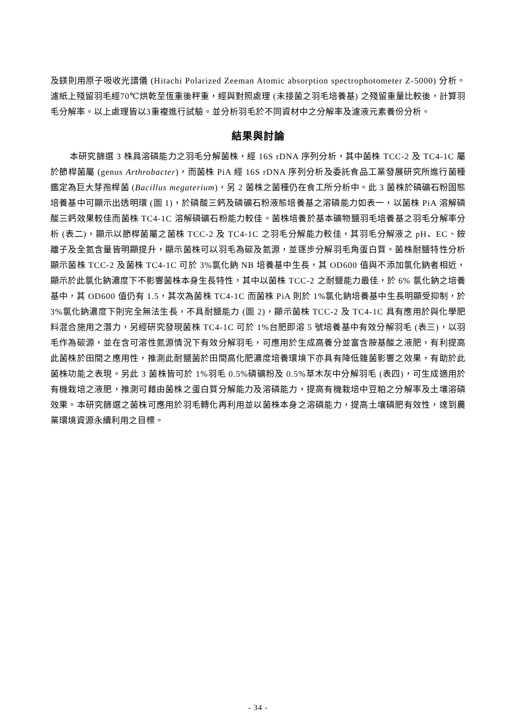及鎂則用原子吸收光譜儀 (Hitachi Polarized Zeeman Atomic absorption spectrophotometer Z-5000) 分析。濾紙上殘留羽毛經70℃烘乾至恆重後秤重，經與對照處理 (未接菌之羽毛培養基) 之殘留重量比較後，計算羽毛分解率。以上處理皆以3重複進行試驗。並分析羽毛於不同資材中之分解率及濾液元素養份分析。
結果與討論
本研究篩選 3 株具溶磷能力之羽毛分解菌株，經 16S rDNA 序列分析，其中菌株 TCC-2 及 TC4-1C 屬於節桿菌屬 (genus Arthrobacter)，而菌株 PiA 經 16S rDNA 序列分析及委託食品工業發展研究所進行菌種鑑定為巨大芽孢桿菌 (Bacillus megaterium)，另 2 菌株之菌種仍在食工所分析中。此 3 菌株於磷礦石粉固態培養基中可顯示出透明環 (圖 1)，於磷酸三鈣及磷礦石粉液態培養基之溶磷能力如表一，以菌株 PiA 溶解磷酸三鈣效果較佳而菌株 TC4-1C 溶解磷礦石粉能力較佳。菌株培養於基本礦物鹽羽毛培養基之羽毛分解率分析 (表二)，顯示以節桿菌屬之菌株 TCC-2 及 TC4-1C 之羽毛分解能力較佳，其羽毛分解液之 pH、EC、銨離子及全氮含量皆明顯提升，顯示菌株可以羽毛為碳及氮源，並逐步分解羽毛角蛋白質。菌株耐鹽特性分析顯示菌株 TCC-2 及菌株 TC4-1C 可於 3%氯化鈉 NB 培養基中生長，其 OD600 值與不添加氯化鈉者相近，顯示於此氯化鈉濃度下不影響菌株本身生長特性，其中以菌株 TCC-2 之耐鹽能力最佳，於 6% 氯化鈉之培養基中，其 OD600 值仍有 1.5，其次為菌株 TC4-1C 而菌株 PiA 則於 1%氯化鈉培養基中生長明顯受抑制，於 3%氯化鈉濃度下則完全無法生長，不具耐鹽能力 (圖 2)，顯示菌株 TCC-2 及 TC4-1C 具有應用於與化學肥料混合施用之潛力，另經研究發現菌株 TC4-1C 可於 1%台肥即溶 5 號培養基中有效分解羽毛 (表三)，以羽毛作為碳源，並在含可溶性氮源情況下有效分解羽毛，可應用於生成高養分並富含胺基酸之液肥，有利提高此菌株於田間之應用性，推測此耐鹽菌於田間高化肥濃度培養環境下亦具有降低雜菌影響之效果，有助於此菌株功能之表現。另此 3 菌株皆可於 1%羽毛 0.5%磷礦粉及 0.5%草木灰中分解羽毛 (表四)，可生成適用於有機栽培之液肥，推測可藉由菌株之蛋白質分解能力及溶磷能力，提高有機栽培中豆粕之分解率及土壤溶磷效果。本研究篩選之菌株可應用於羽毛轉化再利用並以菌株本身之溶磷能力，提高土壤磷肥有效性，達到農業環境資源永續利用之目標。
- 34 -